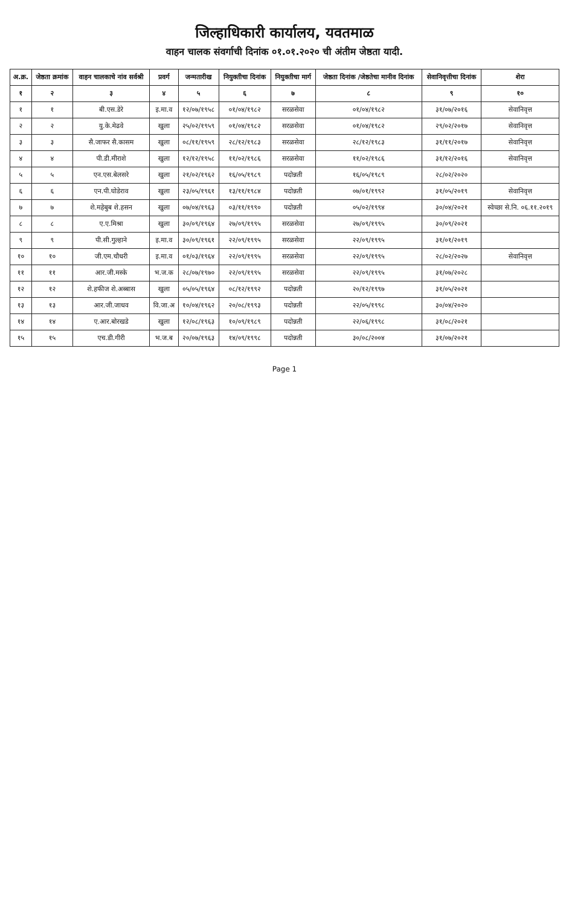जिल्हाधिकारी कार्यालय, यवतमाळ
वाहन चालक संवर्गाची दिनांक ०१.०१.२०२० ची अंतीम जेष्ठता यादी.
| अ.क्र. | जेष्ठता क्रमांक | वाहन चालकाचे नांव सर्वश्री | प्रवर्ग | जन्मतारीख | नियुक्तीचा दिनांक | नियुक्तीचा मार्ग | जेष्ठता दिनांक /जेष्ठतेचा मानीव दिनांक | सेवानिवृत्तीचा दिनांक | शेरा |
| --- | --- | --- | --- | --- | --- | --- | --- | --- | --- |
| १ | २ | ३ | ४ | ५ | ६ | ७ | ८ | ९ | १० |
| १ | १ | बी.एस.डेरे | इ.मा.व | १२/०७/१९५८ | ०१/०४/१९८२ | सरळसेवा | ०१/०४/१९८२ | ३१/०७/२०१६ | सेवानिवृत्त |
| २ | २ | यु.के.मेढवे | खुला | २५/०२/१९५९ | ०१/०४/१९८२ | सरळसेवा | ०१/०४/१९८२ | २९/०२/२०१७ | सेवानिवृत्त |
| ३ | ३ | सै.जाफर सै.कासम | खुला | ०८/११/१९५९ | २८/१२/१९८३ | सरळसेवा | २८/१२/१९८३ | ३१/११/२०१७ | सेवानिवृत्त |
| ४ | ४ | पी.डी.मीराशे | खुला | १२/१२/१९५८ | ११/०२/१९८६ | सरळसेवा | ११/०२/१९८६ | ३१/१२/२०१६ | सेवानिवृत्त |
| ५ | ५ | एन.एस.बेलसरे | खुला | २१/०२/१९६२ | १६/०५/१९८९ | पदोन्नती | १६/०५/१९८९ | २८/०२/२०२० | |
| ६ | ६ | एन.पी.घोडेराव | खुला | २३/०५/१९६१ | १३/११/१९८४ | पदोन्नती | ०७/०१/१९९२ | ३१/०५/२०१९ | सेवानिवृत्त |
| ७ | ७ | शे.महेबुब शे.हसन | खुला | ०७/०४/१९६३ | ०३/११/१९९० | पदोन्नती | ०५/०२/१९९४ | ३०/०४/२०२१ | स्वेच्छा से.नि. ०६.११.२०१९ |
| ८ | ८ | ए.ए.मिश्रा | खुला | ३०/०९/१९६४ | २७/०९/१९९५ | सरळसेवा | २७/०९/१९९५ | ३०/०९/२०२१ | |
| ९ | ९ | पी.सी.गुल्हाने | इ.मा.व | ३०/०९/१९६१ | २२/०९/१९९५ | सरळसेवा | २२/०९/१९९५ | ३१/०१/२०१९ | |
| १० | १० | जी.एम.चौधरी | इ.मा.व | ०१/०३/१९६४ | २२/०९/१९९५ | सरळसेवा | २२/०९/१९९५ | २८/०२/२०२७ | सेवानिवृत्त |
| ११ | ११ | आर.जी.मस्के | भ.ज.क | २८/०७/१९७० | २२/०९/१९९५ | सरळसेवा | २२/०९/१९९५ | ३१/०७/२०२८ | |
| १२ | १२ | शे.हफीज शे.अब्बास | खुला | ०५/०५/१९६४ | ०८/१२/१९९२ | पदोन्नती | २०/१२/१९९७ | ३१/०५/२०२१ | |
| १३ | १३ | आर.जी.जाधव | वि.जा.अ | १०/०४/१९६२ | २०/०८/१९९३ | पदोन्नती | २२/०५/१९९८ | ३०/०४/२०२० | |
| १४ | १४ | ए.आर.बोरखडे | खुला | १२/०८/१९६३ | १०/०९/१९८९ | पदोन्नती | २२/०६/१९९८ | ३१/०८/२०२१ | |
| १५ | १५ | एच.डी.गीरी | भ.ज.ब | २०/०७/१९६३ | १४/०९/१९९८ | पदोन्नती | ३०/०८/२००४ | ३१/०७/२०२१ | |
Page 1